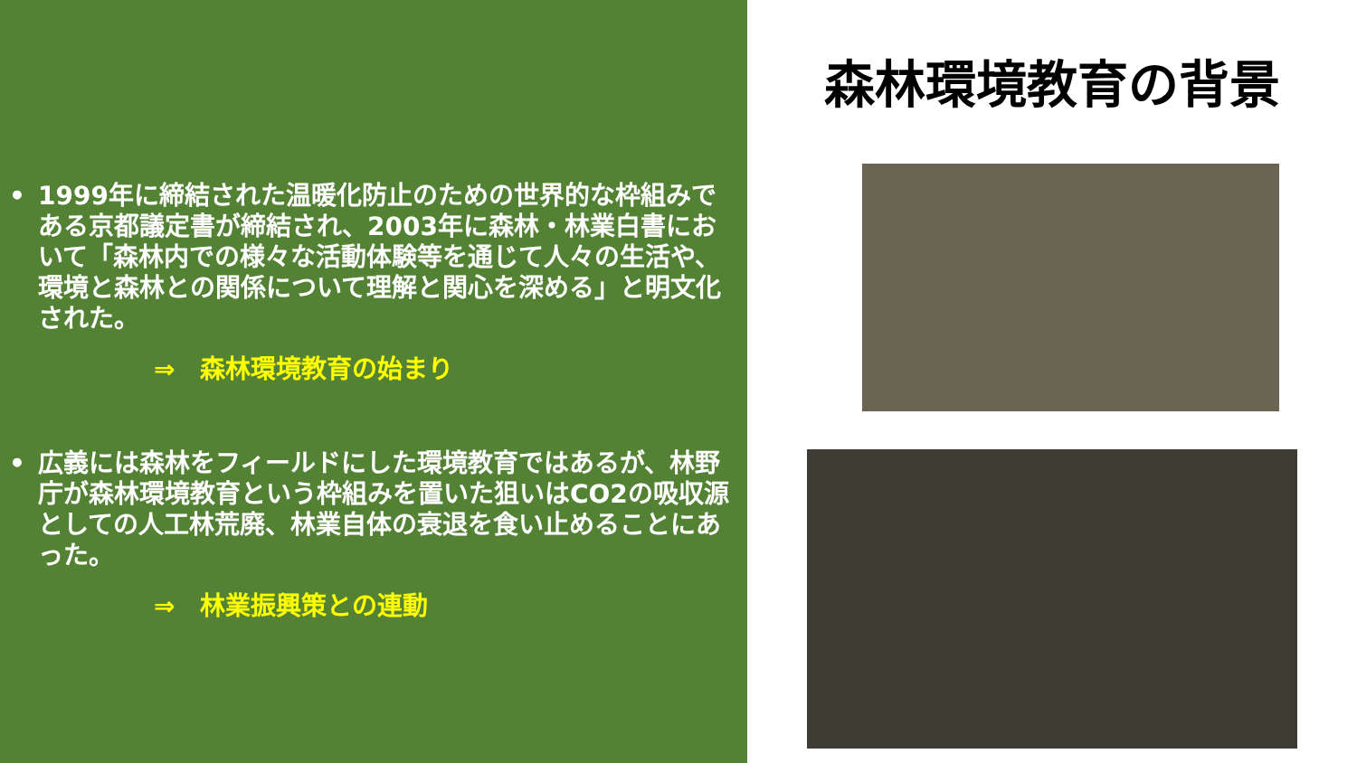• 1999年に締結された温暖化防止のための世界的な枠組みである京都議定書が締結され、2003年に森林・林業白書において「森林内での様々な活動体験等を通じて人々の生活や、環境と森林との関係について理解と関心を深める」と明文化された。
⇒　森林環境教育の始まり
• 広義には森林をフィールドにした環境教育ではあるが、林野庁が森林環境教育という枠組みを置いた狙いはCO2の吸収源としての人工林荒廃、林業自体の衰退を食い止めることにあった。
⇒　林業振興策との連動
森林環境教育の背景